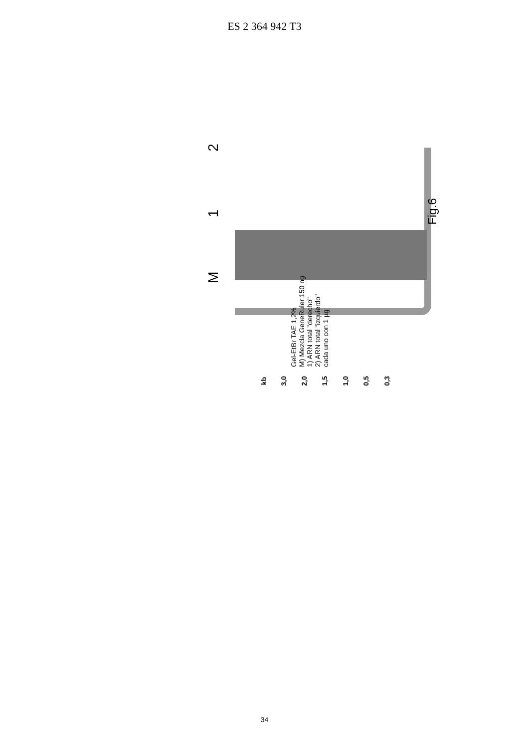ES 2 364 942 T3
2
1
M
Gel-EtBr TAE 1,2%
M) Mezcla GeneRuler 150 ng
1) ARN total "derecho"
2) ARN total "izquierdo"
cada uno con 1 µg
kb 3,0 2,0 1,5 1,0 0,5 0,3
Fig.6
34